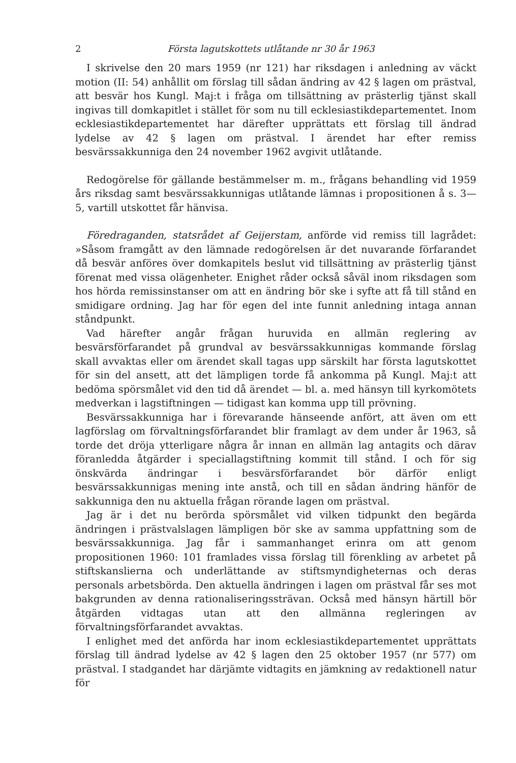2 Första lagutskottets utlåtande nr 30 år 1963
I skrivelse den 20 mars 1959 (nr 121) har riksdagen i anledning av väckt motion (II: 54) anhållit om förslag till sådan ändring av 42 § lagen om prästval, att besvär hos Kungl. Maj:t i fråga om tillsättning av prästerlig tjänst skall ingivas till domkapitlet i stället för som nu till ecklesiastikdepartementet. Inom ecklesiastikdepartementet har därefter upprättats ett förslag till ändrad lydelse av 42 § lagen om prästval. I ärendet har efter remiss besvärssakkunniga den 24 november 1962 avgivit utlåtande.
Redogörelse för gällande bestämmelser m. m., frågans behandling vid 1959 års riksdag samt besvärssakkunnigas utlåtande lämnas i propositionen å s. 3—5, vartill utskottet får hänvisa.
Föredraganden, statsrådet af Geijerstam, anförde vid remiss till lagrådet: »Såsom framgått av den lämnade redogörelsen är det nuvarande förfarandet då besvär anföres över domkapitels beslut vid tillsättning av prästerlig tjänst förenat med vissa olägenheter. Enighet råder också såväl inom riksdagen som hos hörda remissinstanser om att en ändring bör ske i syfte att få till stånd en smidigare ordning. Jag har för egen del inte funnit anledning intaga annan ståndpunkt.
Vad härefter angår frågan huruvida en allmän reglering av besvärsförfarandet på grundval av besvärssakkunnigas kommande förslag skall avvaktas eller om ärendet skall tagas upp särskilt har första lagutskottet för sin del ansett, att det lämpligen torde få ankomma på Kungl. Maj:t att bedöma spörsmålet vid den tid då ärendet — bl. a. med hänsyn till kyrkomötets medverkan i lagstiftningen — tidigast kan komma upp till prövning.
Besvärssakkunniga har i förevarande hänseende anfört, att även om ett lagförslag om förvaltningsförfarandet blir framlagt av dem under år 1963, så torde det dröja ytterligare några år innan en allmän lag antagits och därav föranledda åtgärder i speciallagstiftning kommit till stånd. I och för sig önskvärda ändringar i besvärsförfarandet bör därför enligt besvärssakkunnigas mening inte anstå, och till en sådan ändring hänför de sakkunniga den nu aktuella frågan rörande lagen om prästval.
Jag är i det nu berörda spörsmålet vid vilken tidpunkt den begärda ändringen i prästvalslagen lämpligen bör ske av samma uppfattning som de besvärssakkunniga. Jag får i sammanhanget erinra om att genom propositionen 1960: 101 framlades vissa förslag till förenkling av arbetet på stiftskanslierna och underlättande av stiftsmyndigheternas och deras personals arbetsbörda. Den aktuella ändringen i lagen om prästval får ses mot bakgrunden av denna rationaliseringssträvan. Också med hänsyn härtill bör åtgärden vidtagas utan att den allmänna regleringen av förvaltningsförfarandet avvaktas.
I enlighet med det anförda har inom ecklesiastikdepartementet upprättats förslag till ändrad lydelse av 42 § lagen den 25 oktober 1957 (nr 577) om prästval. I stadgandet har därjämte vidtagits en jämkning av redaktionell natur för